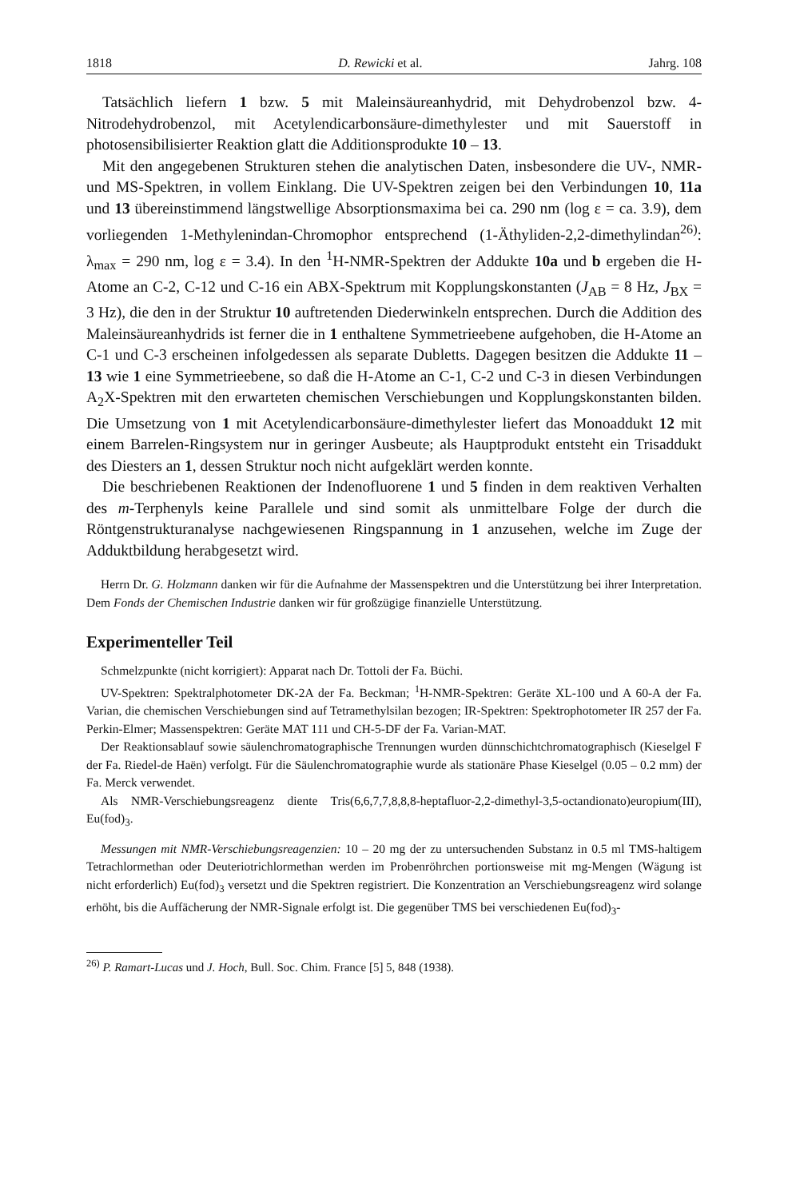1818 D. Rewicki et al. Jahrg. 108
Tatsächlich liefern 1 bzw. 5 mit Maleinsäureanhydrid, mit Dehydrobenzol bzw. 4-Nitrodehydrobenzol, mit Acetylendicarbonsäure-dimethylester und mit Sauerstoff in photosensibilisierter Reaktion glatt die Additionsprodukte 10 – 13.
Mit den angegebenen Strukturen stehen die analytischen Daten, insbesondere die UV-, NMR- und MS-Spektren, in vollem Einklang. Die UV-Spektren zeigen bei den Verbindungen 10, 11a und 13 übereinstimmend längstwellige Absorptionsmaxima bei ca. 290 nm (log ε = ca. 3.9), dem vorliegenden 1-Methylenindan-Chromophor entsprechend (1-Äthyliden-2,2-dimethylindan<sup>26)</sup>: λ<sub>max</sub> = 290 nm, log ε = 3.4). In den <sup>1</sup>H-NMR-Spektren der Addukte 10a und b ergeben die H-Atome an C-2, C-12 und C-16 ein ABX-Spektrum mit Kopplungskonstanten (J<sub>AB</sub> = 8 Hz, J<sub>BX</sub> = 3 Hz), die den in der Struktur 10 auftretenden Diederwinkeln entsprechen. Durch die Addition des Maleinsäureanhydrids ist ferner die in 1 enthaltene Symmetrieebene aufgehoben, die H-Atome an C-1 und C-3 erscheinen infolgedessen als separate Dubletts. Dagegen besitzen die Addukte 11 – 13 wie 1 eine Symmetrieebene, so daß die H-Atome an C-1, C-2 und C-3 in diesen Verbindungen A<sub>2</sub>X-Spektren mit den erwarteten chemischen Verschiebungen und Kopplungskonstanten bilden. Die Umsetzung von 1 mit Acetylendicarbonsäure-dimethylester liefert das Monoaddukt 12 mit einem Barrelen-Ringsystem nur in geringer Ausbeute; als Hauptprodukt entsteht ein Trisaddukt des Diesters an 1, dessen Struktur noch nicht aufgeklärt werden konnte.
Die beschriebenen Reaktionen der Indenofluorene 1 und 5 finden in dem reaktiven Verhalten des m-Terphenyls keine Parallele und sind somit als unmittelbare Folge der durch die Röntgenstrukturanalyse nachgewiesenen Ringspannung in 1 anzusehen, welche im Zuge der Adduktbildung herabgesetzt wird.
Herrn Dr. G. Holzmann danken wir für die Aufnahme der Massenspektren und die Unterstützung bei ihrer Interpretation. Dem Fonds der Chemischen Industrie danken wir für großzügige finanzielle Unterstützung.
Experimenteller Teil
Schmelzpunkte (nicht korrigiert): Apparat nach Dr. Tottoli der Fa. Büchi.
UV-Spektren: Spektralphotometer DK-2A der Fa. Beckman; <sup>1</sup>H-NMR-Spektren: Geräte XL-100 und A 60-A der Fa. Varian, die chemischen Verschiebungen sind auf Tetramethylsilan bezogen; IR-Spektren: Spektrophotometer IR 257 der Fa. Perkin-Elmer; Massenspektren: Geräte MAT 111 und CH-5-DF der Fa. Varian-MAT.
Der Reaktionsablauf sowie säulenchromatographische Trennungen wurden dünnschichtchromatographisch (Kieselgel F der Fa. Riedel-de Haën) verfolgt. Für die Säulenchromatographie wurde als stationäre Phase Kieselgel (0.05 – 0.2 mm) der Fa. Merck verwendet.
Als NMR-Verschiebungsreagenz diente Tris(6,6,7,7,8,8,8-heptafluor-2,2-dimethyl-3,5-octandionato)europium(III), Eu(fod)<sub>3</sub>.
Messungen mit NMR-Verschiebungsreagenzien: 10 – 20 mg der zu untersuchenden Substanz in 0.5 ml TMS-haltigem Tetrachlormethan oder Deuteriotrichlormethan werden im Probenröhrchen portionsweise mit mg-Mengen (Wägung ist nicht erforderlich) Eu(fod)<sub>3</sub> versetzt und die Spektren registriert. Die Konzentration an Verschiebungsreagenz wird solange erhöht, bis die Auffächerung der NMR-Signale erfolgt ist. Die gegenüber TMS bei verschiedenen Eu(fod)<sub>3</sub>-
<sup>26)</sup> P. Ramart-Lucas und J. Hoch, Bull. Soc. Chim. France [5] 5, 848 (1938).